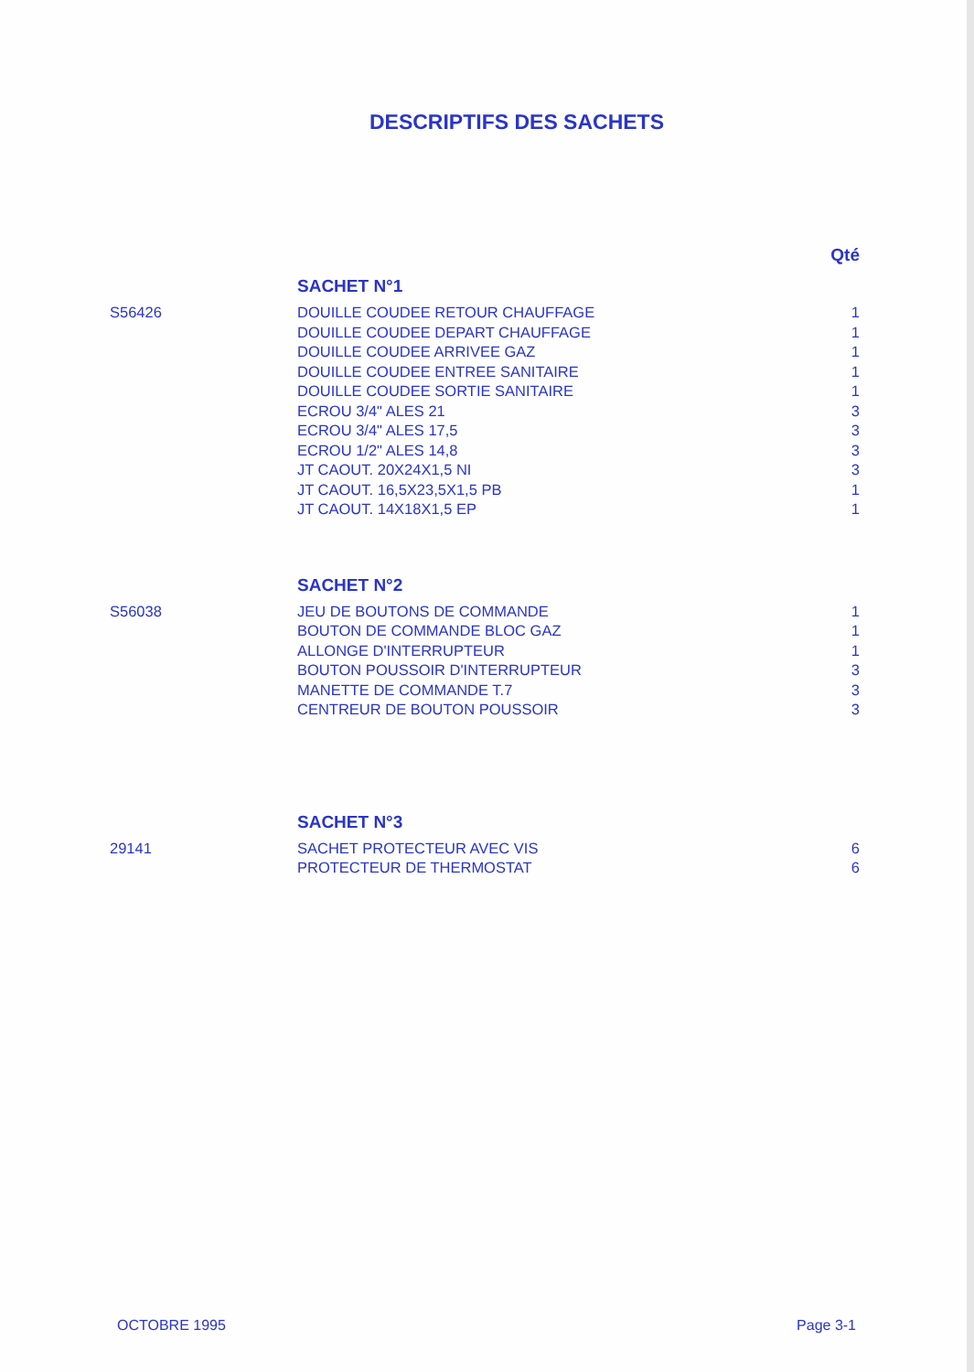DESCRIPTIFS DES SACHETS
| | | Qté |
| | SACHET N°1 | |
| S56426 | DOUILLE COUDEE RETOUR CHAUFFAGE | 1 |
| | DOUILLE COUDEE DEPART CHAUFFAGE | 1 |
| | DOUILLE COUDEE ARRIVEE GAZ | 1 |
| | DOUILLE COUDEE ENTREE SANITAIRE | 1 |
| | DOUILLE COUDEE SORTIE SANITAIRE | 1 |
| | ECROU 3/4" ALES 21 | 3 |
| | ECROU 3/4" ALES 17,5 | 3 |
| | ECROU 1/2" ALES 14,8 | 3 |
| | JT CAOUT. 20X24X1,5 NI | 3 |
| | JT CAOUT. 16,5X23,5X1,5 PB | 1 |
| | JT CAOUT. 14X18X1,5 EP | 1 |
| | SACHET N°2 | |
| S56038 | JEU DE BOUTONS DE COMMANDE | 1 |
| | BOUTON DE COMMANDE BLOC GAZ | 1 |
| | ALLONGE D'INTERRUPTEUR | 1 |
| | BOUTON POUSSOIR D'INTERRUPTEUR | 3 |
| | MANETTE DE COMMANDE T.7 | 3 |
| | CENTREUR DE BOUTON POUSSOIR | 3 |
| | SACHET N°3 | |
| 29141 | SACHET PROTECTEUR AVEC VIS | 6 |
| | PROTECTEUR DE THERMOSTAT | 6 |
OCTOBRE 1995 Page 3-1